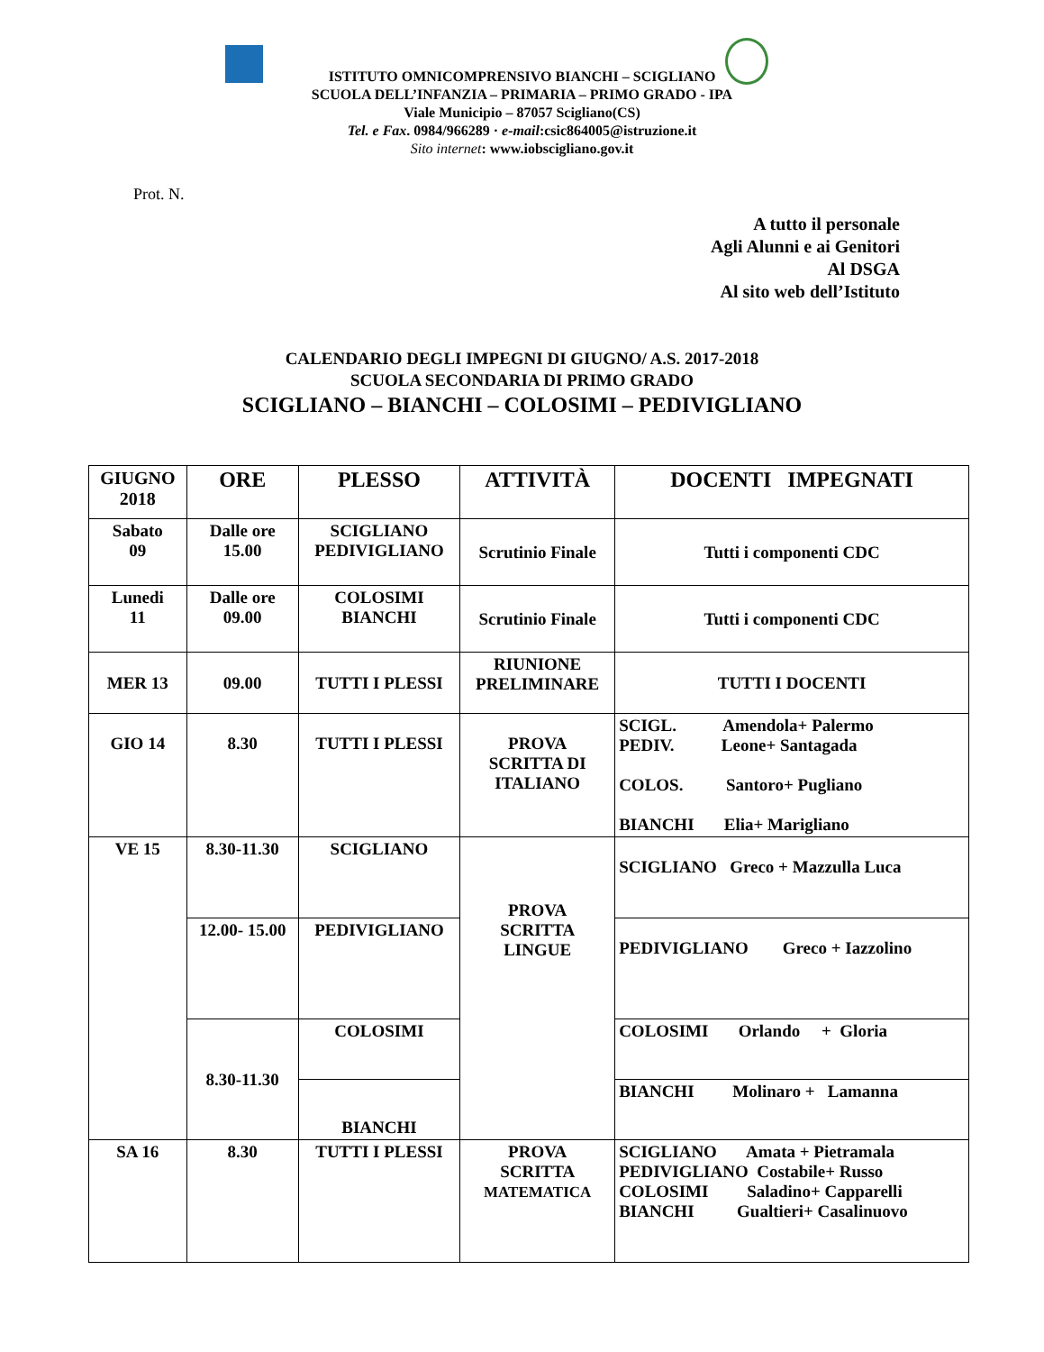ISTITUTO OMNICOMPRENSIVO BIANCHI – SCIGLIANO
SCUOLA DELL’INFANZIA – PRIMARIA – PRIMO GRADO - IPA
Viale Municipio – 87057 Scigliano(CS)
Tel. e Fax. 0984/966289 · e-mail:csic864005@istruzione.it
Sito internet: www.iobscigliano.gov.it
Prot. N.
A tutto il personale
Agli Alunni e ai Genitori
Al DSGA
Al sito web dell’Istituto
CALENDARIO DEGLI IMPEGNI DI GIUGNO/ A.S. 2017-2018
SCUOLA SECONDARIA DI PRIMO GRADO
SCIGLIANO – BIANCHI – COLOSIMI – PEDIVIGLIANO
| GIUGNO 2018 | ORE | PLESSO | ATTIVITÀ | DOCENTI IMPEGNATI |
| --- | --- | --- | --- | --- |
| Sabato 09 | Dalle ore 15.00 | SCIGLIANO PEDIVIGLIANO | Scrutinio Finale | Tutti i componenti CDC |
| Lunedi 11 | Dalle ore 09.00 | COLOSIMI BIANCHI | Scrutinio Finale | Tutti i componenti CDC |
| MER 13 | 09.00 | TUTTI I PLESSI | RIUNIONE PRELIMINARE | TUTTI I DOCENTI |
| GIO 14 | 8.30 | TUTTI I PLESSI | PROVA SCRITTA DI ITALIANO | SCIGL. Amendola+ Palermo PEDIV. Leone+ Santagada COLOS. Santoro+ Pugliano BIANCHI Elia+ Marigliano |
| VE 15 | 8.30-11.30 | SCIGLIANO | PROVA SCRITTA LINGUE | SCIGLIANO Greco + Mazzulla Luca |
| | 12.00- 15.00 | PEDIVIGLIANO | | PEDIVIGLIANO Greco + Iazzolino |
| | 8.30-11.30 | COLOSIMI | | COLOSIMI Orlando + Gloria |
| | | BIANCHI | | BIANCHI Molinaro + Lamanna |
| SA 16 | 8.30 | TUTTI I PLESSI | PROVA SCRITTA MATEMATICA | SCIGLIANO Amata + Pietramala PEDIVIGLIANO Costabile+ Russo COLOSIMI Saladino+ Capparelli BIANCHI Gualtieri+ Casalinuovo |